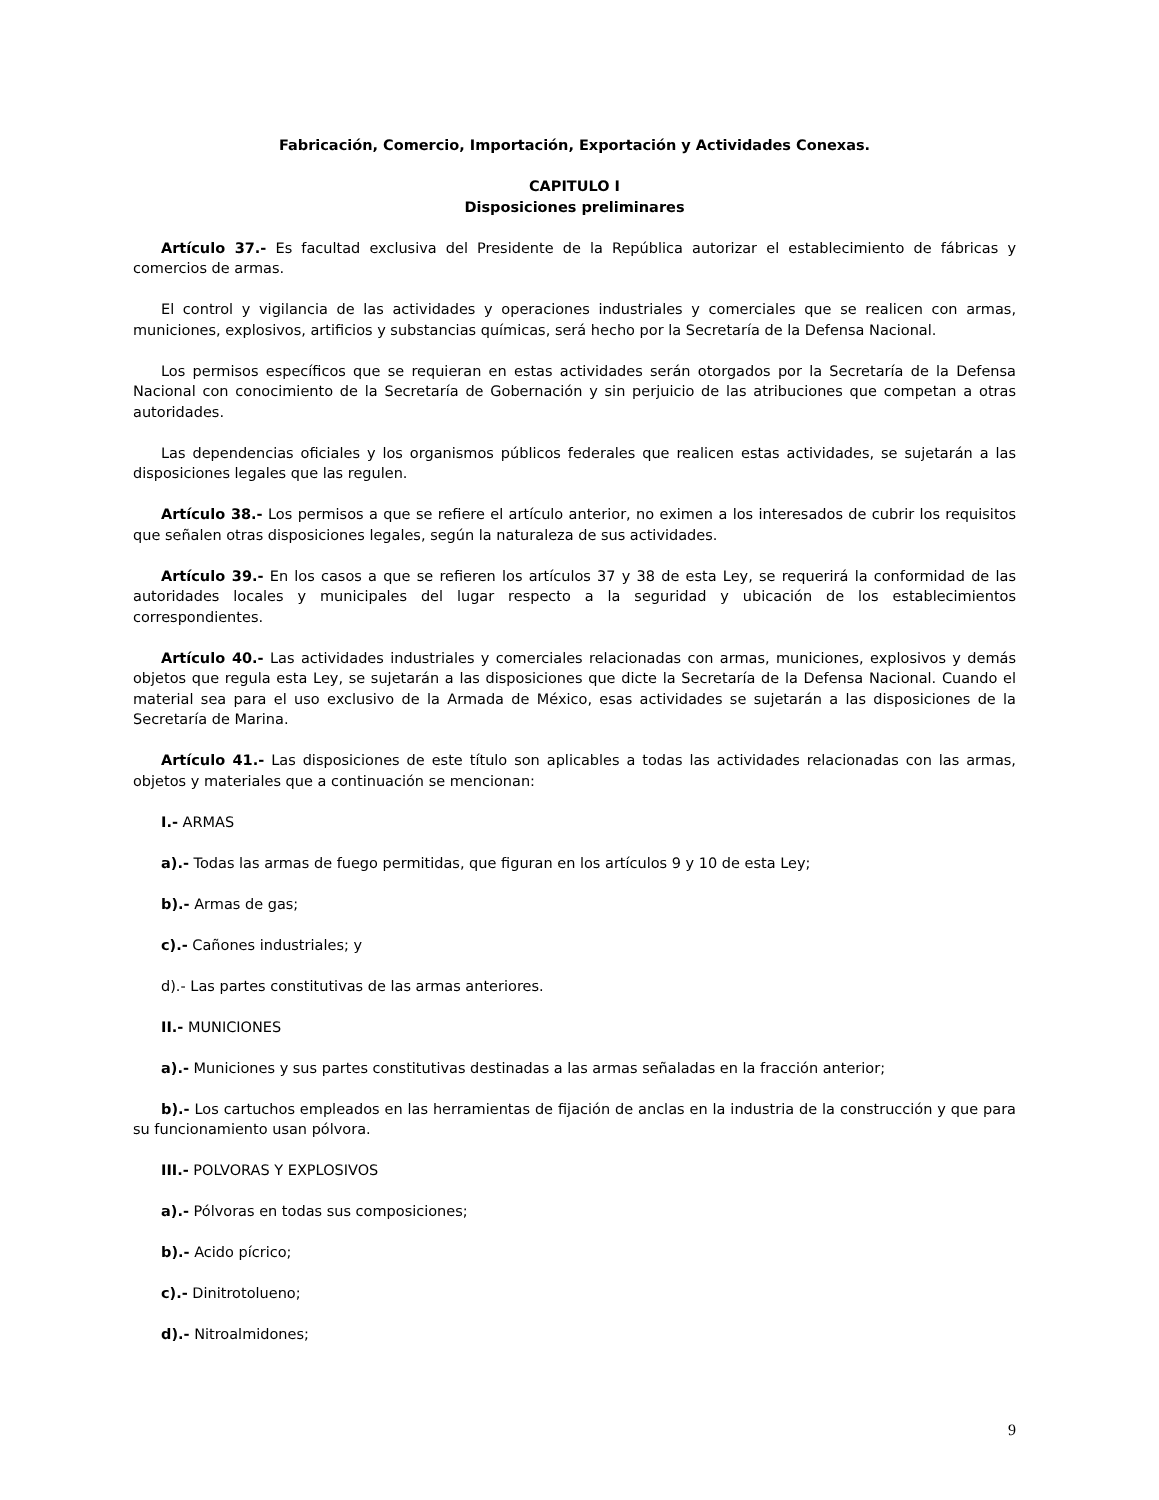Fabricación, Comercio, Importación, Exportación y Actividades Conexas.
CAPITULO I
Disposiciones preliminares
Artículo 37.- Es facultad exclusiva del Presidente de la República autorizar el establecimiento de fábricas y comercios de armas.
El control y vigilancia de las actividades y operaciones industriales y comerciales que se realicen con armas, municiones, explosivos, artificios y substancias químicas, será hecho por la Secretaría de la Defensa Nacional.
Los permisos específicos que se requieran en estas actividades serán otorgados por la Secretaría de la Defensa Nacional con conocimiento de la Secretaría de Gobernación y sin perjuicio de las atribuciones que competan a otras autoridades.
Las dependencias oficiales y los organismos públicos federales que realicen estas actividades, se sujetarán a las disposiciones legales que las regulen.
Artículo 38.- Los permisos a que se refiere el artículo anterior, no eximen a los interesados de cubrir los requisitos que señalen otras disposiciones legales, según la naturaleza de sus actividades.
Artículo 39.- En los casos a que se refieren los artículos 37 y 38 de esta Ley, se requerirá la conformidad de las autoridades locales y municipales del lugar respecto a la seguridad y ubicación de los establecimientos correspondientes.
Artículo 40.- Las actividades industriales y comerciales relacionadas con armas, municiones, explosivos y demás objetos que regula esta Ley, se sujetarán a las disposiciones que dicte la Secretaría de la Defensa Nacional. Cuando el material sea para el uso exclusivo de la Armada de México, esas actividades se sujetarán a las disposiciones de la Secretaría de Marina.
Artículo 41.- Las disposiciones de este título son aplicables a todas las actividades relacionadas con las armas, objetos y materiales que a continuación se mencionan:
I.- ARMAS
a).- Todas las armas de fuego permitidas, que figuran en los artículos 9 y 10 de esta Ley;
b).- Armas de gas;
c).- Cañones industriales; y
d).- Las partes constitutivas de las armas anteriores.
II.- MUNICIONES
a).- Municiones y sus partes constitutivas destinadas a las armas señaladas en la fracción anterior;
b).- Los cartuchos empleados en las herramientas de fijación de anclas en la industria de la construcción y que para su funcionamiento usan pólvora.
III.- POLVORAS Y EXPLOSIVOS
a).- Pólvoras en todas sus composiciones;
b).- Acido pícrico;
c).- Dinitrotolueno;
d).- Nitroalmidones;
9